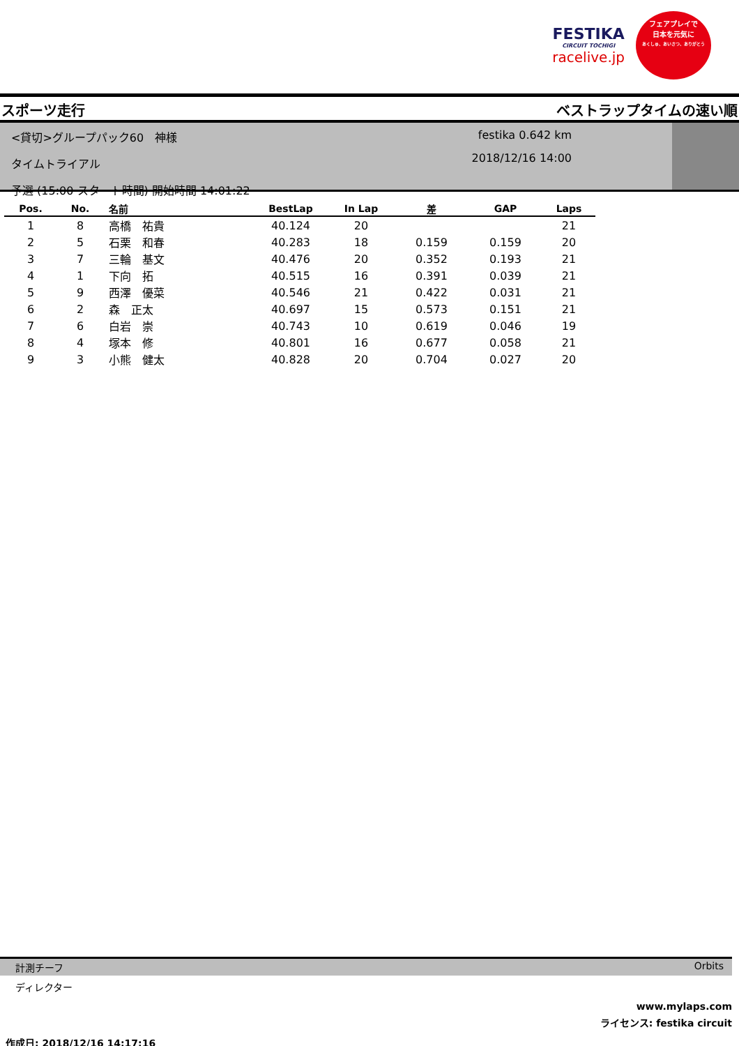FESTIKA
CIRCUIT TOCHIGI
racelive.jp
フェアプレイで
日本を元気に
あくしゅ、あいさつ、ありがとう
スポーツ走行 ベストラップタイムの速い順
<貸切>グループパック60　神様
タイムトライアル
予選 (15:00 スタート時間) 開始時間 14:01:22
festika 0.642 km
2018/12/16 14:00
| Pos. | No. | 名前 | BestLap | In Lap | 差 | GAP | Laps |
| --- | --- | --- | --- | --- | --- | --- | --- |
| 1 | 8 | 高橋 祐貴 | 40.124 | 20 | | | 21 |
| 2 | 5 | 石栗 和春 | 40.283 | 18 | 0.159 | 0.159 | 20 |
| 3 | 7 | 三輪 基文 | 40.476 | 20 | 0.352 | 0.193 | 21 |
| 4 | 1 | 下向 拓 | 40.515 | 16 | 0.391 | 0.039 | 21 |
| 5 | 9 | 西澤 優菜 | 40.546 | 21 | 0.422 | 0.031 | 21 |
| 6 | 2 | 森 正太 | 40.697 | 15 | 0.573 | 0.151 | 21 |
| 7 | 6 | 白岩 崇 | 40.743 | 10 | 0.619 | 0.046 | 19 |
| 8 | 4 | 塚本 修 | 40.801 | 16 | 0.677 | 0.058 | 21 |
| 9 | 3 | 小熊 健太 | 40.828 | 20 | 0.704 | 0.027 | 20 |
計測チーフ Orbits
ディレクター
www.mylaps.com
ライセンス: festika circuit
作成日: 2018/12/16 14:17:16